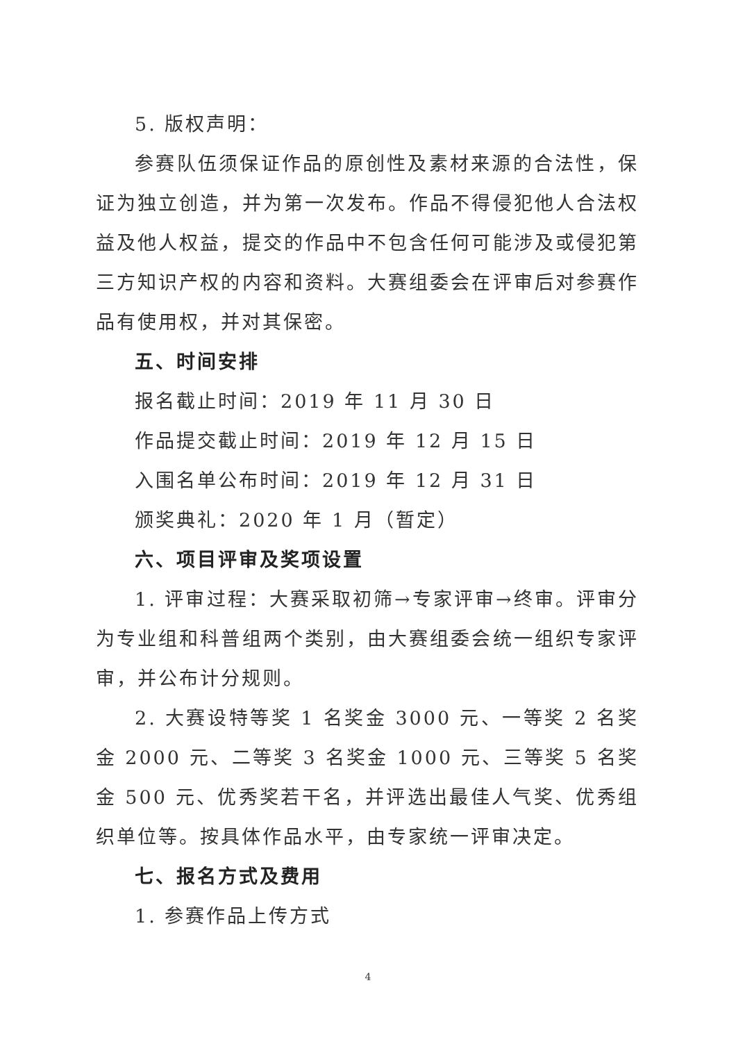5. 版权声明：
参赛队伍须保证作品的原创性及素材来源的合法性，保证为独立创造，并为第一次发布。作品不得侵犯他人合法权益及他人权益，提交的作品中不包含任何可能涉及或侵犯第三方知识产权的内容和资料。大赛组委会在评审后对参赛作品有使用权，并对其保密。
五、时间安排
报名截止时间：2019 年 11 月 30 日
作品提交截止时间：2019 年 12 月 15 日
入围名单公布时间：2019 年 12 月 31 日
颁奖典礼：2020 年 1 月（暂定）
六、项目评审及奖项设置
1. 评审过程：大赛采取初筛→专家评审→终审。评审分为专业组和科普组两个类别，由大赛组委会统一组织专家评审，并公布计分规则。
2. 大赛设特等奖 1 名奖金 3000 元、一等奖 2 名奖金 2000 元、二等奖 3 名奖金 1000 元、三等奖 5 名奖金 500 元、优秀奖若干名，并评选出最佳人气奖、优秀组织单位等。按具体作品水平，由专家统一评审决定。
七、报名方式及费用
1. 参赛作品上传方式
4